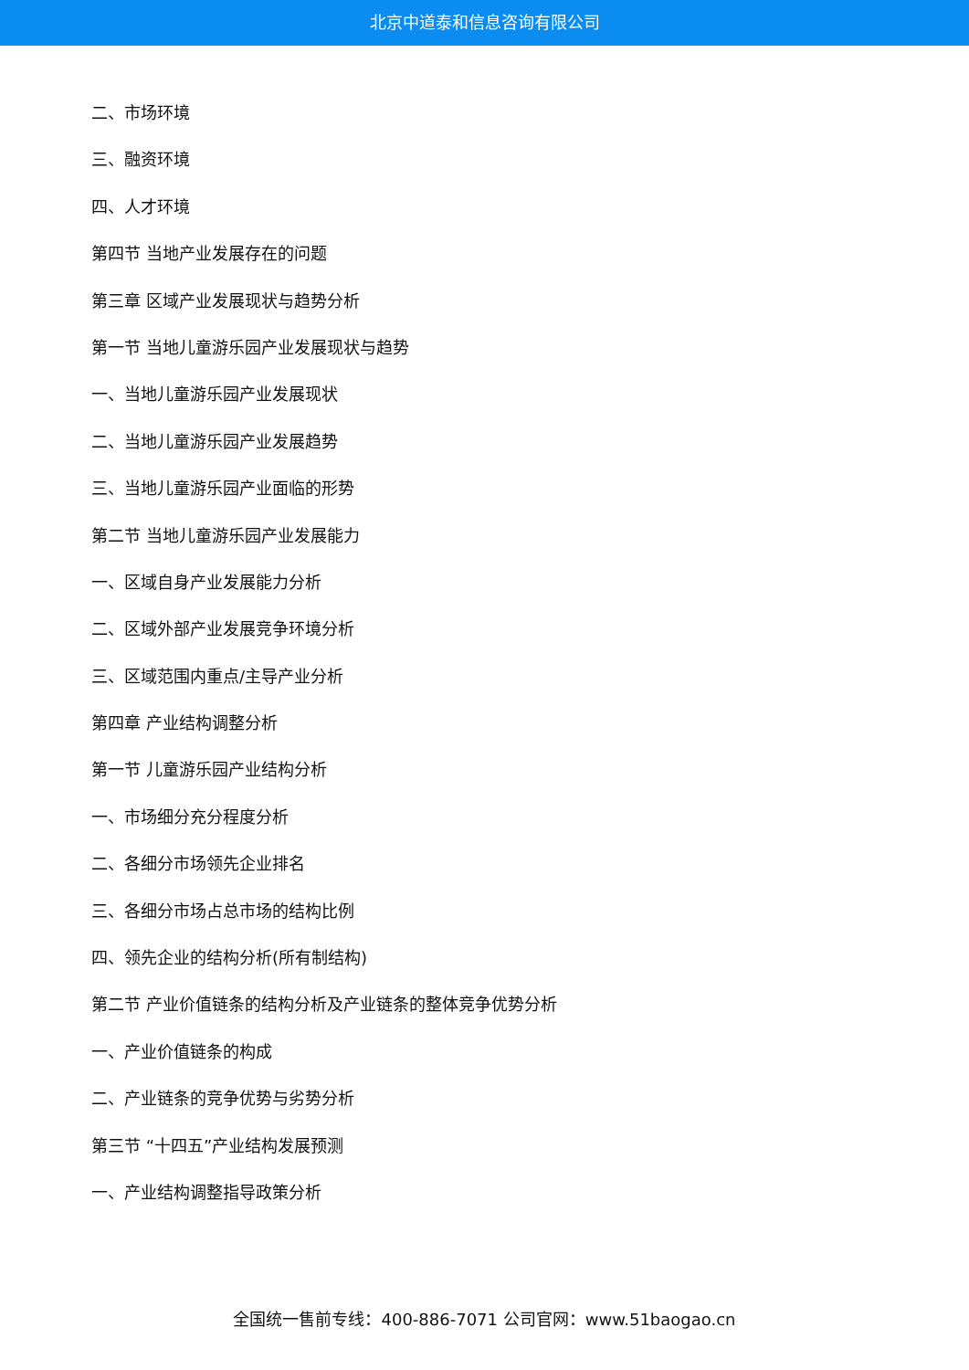北京中道泰和信息咨询有限公司
二、市场环境
三、融资环境
四、人才环境
第四节 当地产业发展存在的问题
第三章 区域产业发展现状与趋势分析
第一节 当地儿童游乐园产业发展现状与趋势
一、当地儿童游乐园产业发展现状
二、当地儿童游乐园产业发展趋势
三、当地儿童游乐园产业面临的形势
第二节 当地儿童游乐园产业发展能力
一、区域自身产业发展能力分析
二、区域外部产业发展竞争环境分析
三、区域范围内重点/主导产业分析
第四章 产业结构调整分析
第一节 儿童游乐园产业结构分析
一、市场细分充分程度分析
二、各细分市场领先企业排名
三、各细分市场占总市场的结构比例
四、领先企业的结构分析(所有制结构)
第二节 产业价值链条的结构分析及产业链条的整体竞争优势分析
一、产业价值链条的构成
二、产业链条的竞争优势与劣势分析
第三节 “十四五”产业结构发展预测
一、产业结构调整指导政策分析
全国统一售前专线：400-886-7071 公司官网：www.51baogao.cn